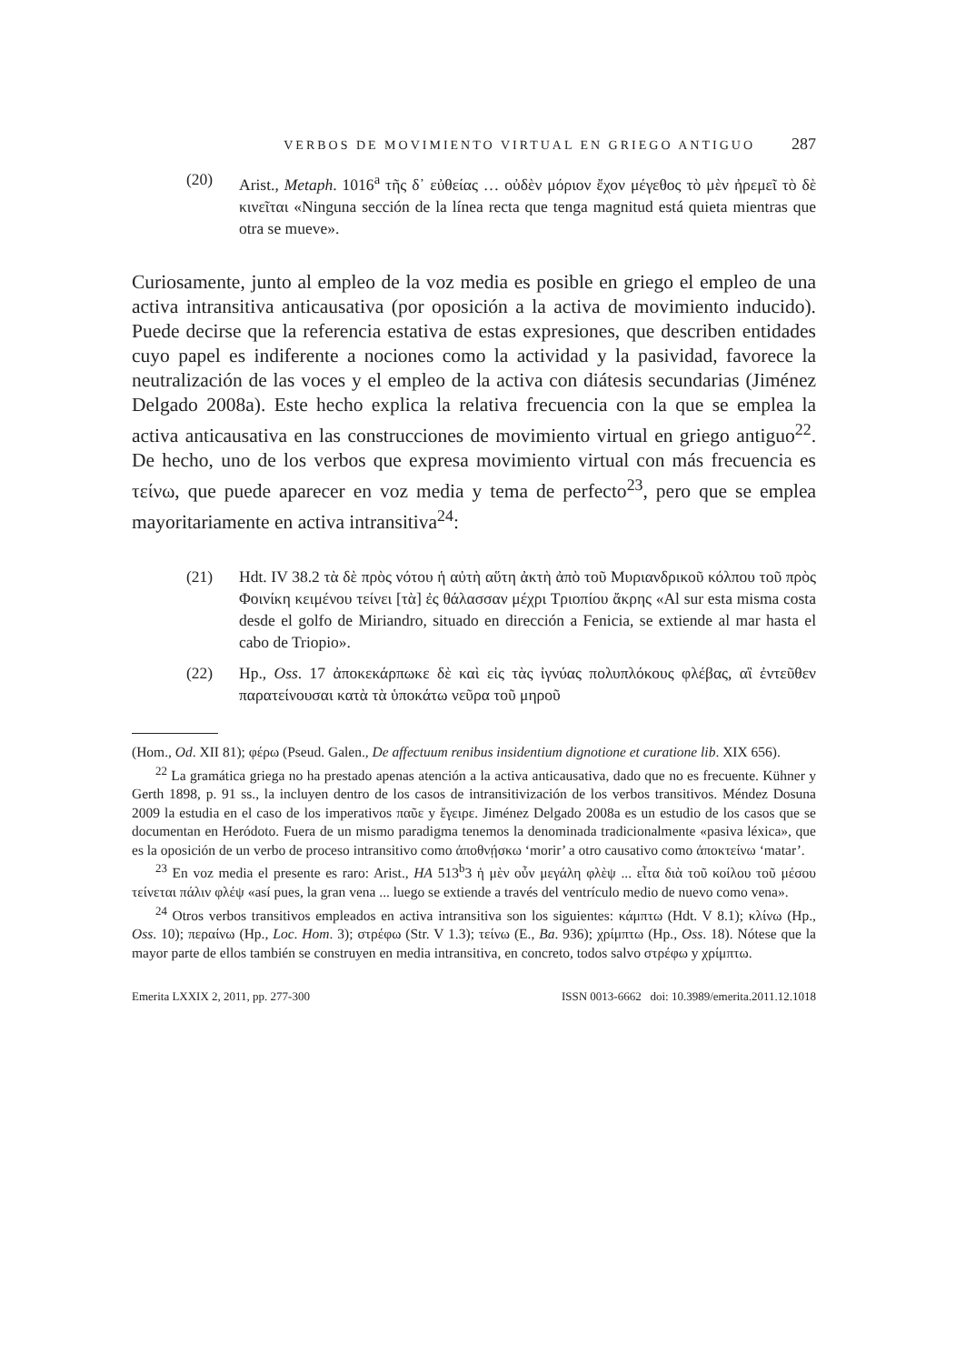VERBOS DE MOVIMIENTO VIRTUAL EN GRIEGO ANTIGUO 287
(20) Arist., Metaph. 1016<sup>a</sup> τῆς δ᾽ εὐθείας … οὐδὲν μόριον ἔχον μέγεθος τὸ μὲν ἠρεμεῖ τὸ δὲ κινεῖται «Ninguna sección de la línea recta que tenga magnitud está quieta mientras que otra se mueve».
Curiosamente, junto al empleo de la voz media es posible en griego el empleo de una activa intransitiva anticausativa (por oposición a la activa de movimiento inducido). Puede decirse que la referencia estativa de estas expresiones, que describen entidades cuyo papel es indiferente a nociones como la actividad y la pasividad, favorece la neutralización de las voces y el empleo de la activa con diátesis secundarias (Jiménez Delgado 2008a). Este hecho explica la relativa frecuencia con la que se emplea la activa anticausativa en las construcciones de movimiento virtual en griego antiguo<sup>22</sup>. De hecho, uno de los verbos que expresa movimiento virtual con más frecuencia es τείνω, que puede aparecer en voz media y tema de perfecto<sup>23</sup>, pero que se emplea mayoritariamente en activa intransitiva<sup>24</sup>:
(21) Hdt. IV 38.2 τὰ δὲ πρὸς νότου ἡ αὐτὴ αὕτη ἀκτὴ ἀπὸ τοῦ Μυριανδρικοῦ κόλπου τοῦ πρὸς Φοινίκη κειμένου τείνει [τὰ] ἐς θάλασσαν μέχρι Τριοπίου ἄκρης «Al sur esta misma costa desde el golfo de Miriandro, situado en dirección a Fenicia, se extiende al mar hasta el cabo de Triopio».
(22) Hp., Oss. 17 ἀποκεκάρπωκε δὲ καὶ εἰς τὰς ἰγνύας πολυπλόκους φλέβας, αἳ ἐντεῦθεν παρατείνουσαι κατὰ τὰ ὑποκάτω νεῦρα τοῦ μηροῦ
(Hom., Od. XII 81); φέρω (Pseud. Galen., De affectuum renibus insidentium dignotione et curatione lib. XIX 656).
<sup>22</sup> La gramática griega no ha prestado apenas atención a la activa anticausativa, dado que no es frecuente. Kühner y Gerth 1898, p. 91 ss., la incluyen dentro de los casos de intransitivización de los verbos transitivos. Méndez Dosuna 2009 la estudia en el caso de los imperativos παῦε y ἔγειρε. Jiménez Delgado 2008a es un estudio de los casos que se documentan en Heródoto. Fuera de un mismo paradigma tenemos la denominada tradicionalmente «pasiva léxica», que es la oposición de un verbo de proceso intransitivo como ἀποθνῄσκω ‘morir’ a otro causativo como ἀποκτείνω ‘matar’.
<sup>23</sup> En voz media el presente es raro: Arist., HA 513<sup>b</sup>3 ἡ μὲν οὖν μεγάλη φλὲψ ... εἶτα διὰ τοῦ κοίλου τοῦ μέσου τείνεται πάλιν φλέψ «así pues, la gran vena ... luego se extiende a través del ventrículo medio de nuevo como vena».
<sup>24</sup> Otros verbos transitivos empleados en activa intransitiva son los siguientes: κάμπτω (Hdt. V 8.1); κλίνω (Hp., Oss. 10); περαίνω (Hp., Loc. Hom. 3); στρέφω (Str. V 1.3); τείνω (E., Ba. 936); χρίμπτω (Hp., Oss. 18). Nótese que la mayor parte de ellos también se construyen en media intransitiva, en concreto, todos salvo στρέφω y χρίμπτω.
Emerita LXXIX 2, 2011, pp. 277-300 ISSN 0013-6662 doi: 10.3989/emerita.2011.12.1018